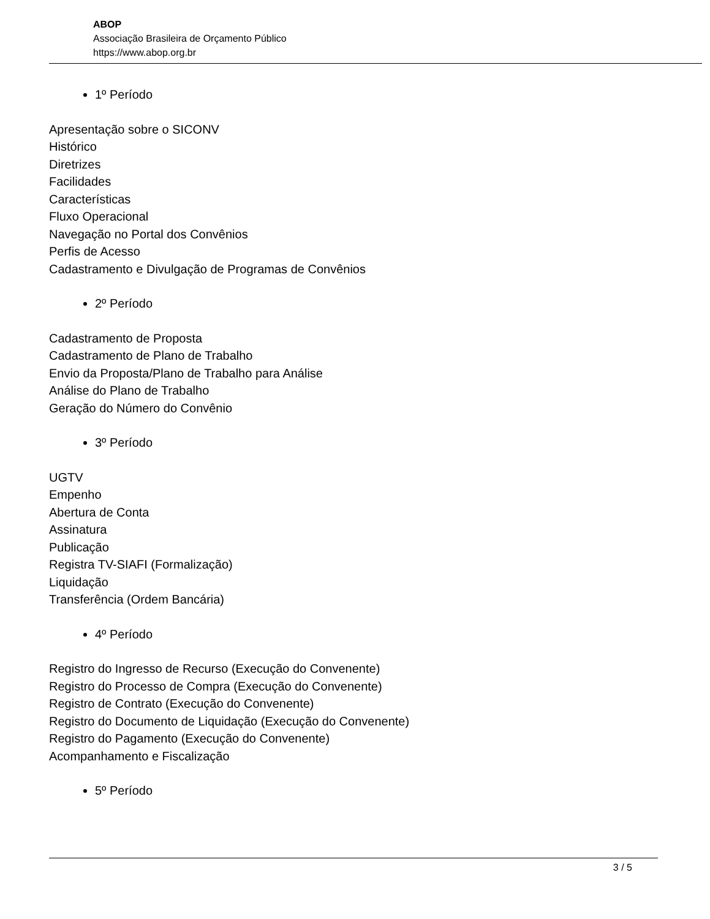ABOP
Associação Brasileira de Orçamento Público
https://www.abop.org.br
1º Período
Apresentação sobre o SICONV
Histórico
Diretrizes
Facilidades
Características
Fluxo Operacional
Navegação no Portal dos Convênios
Perfis de Acesso
Cadastramento e Divulgação de Programas de Convênios
2º Período
Cadastramento de Proposta
Cadastramento de Plano de Trabalho
Envio da Proposta/Plano de Trabalho para Análise
Análise do Plano de Trabalho
Geração do Número do Convênio
3º Período
UGTV
Empenho
Abertura de Conta
Assinatura
Publicação
Registra TV-SIAFI (Formalização)
Liquidação
Transferência (Ordem Bancária)
4º Período
Registro do Ingresso de Recurso (Execução do Convenente)
Registro do Processo de Compra (Execução do Convenente)
Registro de Contrato (Execução do Convenente)
Registro do Documento de Liquidação (Execução do Convenente)
Registro do Pagamento (Execução do Convenente)
Acompanhamento e Fiscalização
5º Período
3 / 5